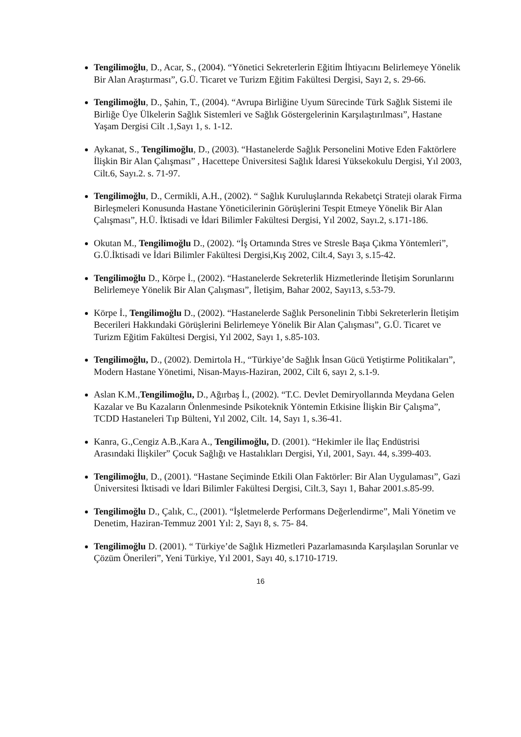Tengilimoğlu, D., Acar, S., (2004). “Yönetici Sekreterlerin Eğitim İhtiyacını Belirlemeye Yönelik Bir Alan Araştırması”, G.Ü. Ticaret ve Turizm Eğitim Fakültesi Dergisi, Sayı 2, s. 29-66.
Tengilimoğlu, D., Şahin, T., (2004). “Avrupa Birliğine Uyum Sürecinde Türk Sağlık Sistemi ile Birliğe Üye Ülkelerin Sağlık Sistemleri ve Sağlık Göstergelerinin Karşılaştırılması”, Hastane Yaşam Dergisi Cilt .1,Sayı 1, s. 1-12.
Aykanat, S., Tengilimoğlu, D., (2003). “Hastanelerde Sağlık Personelini Motive Eden Faktörlere İlişkin Bir Alan Çalışması” , Hacettepe Üniversitesi Sağlık İdaresi Yüksekokulu Dergisi, Yıl 2003, Cilt.6, Sayı.2. s. 71-97.
Tengilimoğlu, D., Cermikli, A.H., (2002). “ Sağlık Kuruluşlarında Rekabetçi Strateji olarak Firma Birleşmeleri Konusunda Hastane Yöneticilerinin Görüşlerini Tespit Etmeye Yönelik Bir Alan Çalışması”, H.Ü. İktisadi ve İdari Bilimler Fakültesi Dergisi, Yıl 2002, Sayı.2, s.171-186.
Okutan M., Tengilimoğlu D., (2002). “İş Ortamında Stres ve Stresle Başa Çıkma Yöntemleri”, G.Ü.İktisadi ve İdari Bilimler Fakültesi Dergisi,Kış 2002, Cilt.4, Sayı 3, s.15-42.
Tengilimoğlu D., Körpe İ., (2002). “Hastanelerde Sekreterlik Hizmetlerinde İletişim Sorunlarını Belirlemeye Yönelik Bir Alan Çalışması”, İletişim, Bahar 2002, Sayı13, s.53-79.
Körpe İ., Tengilimoğlu D., (2002). “Hastanelerde Sağlık Personelinin Tıbbi Sekreterlerin İletişim Becerileri Hakkındaki Görüşlerini Belirlemeye Yönelik Bir Alan Çalışması”, G.Ü. Ticaret ve Turizm Eğitim Fakültesi Dergisi, Yıl 2002, Sayı 1, s.85-103.
Tengilimoğlu, D., (2002). Demirtola H., “Türkiye’de Sağlık İnsan Gücü Yetiştirme Politikaları”, Modern Hastane Yönetimi, Nisan-Mayıs-Haziran, 2002, Cilt 6, sayı 2, s.1-9.
Aslan K.M.,Tengilimoğlu, D., Ağırbaş İ., (2002). “T.C. Devlet Demiryollarında Meydana Gelen Kazalar ve Bu Kazaların Önlenmesinde Psikoteknik Yöntemin Etkisine İlişkin Bir Çalışma”, TCDD Hastaneleri Tıp Bülteni, Yıl 2002, Cilt. 14, Sayı 1, s.36-41.
Kanra, G.,Cengiz A.B.,Kara A., Tengilimoğlu, D. (2001). “Hekimler ile İlaç Endüstrisi Arasındaki İlişkiler” Çocuk Sağlığı ve Hastalıkları Dergisi, Yıl, 2001, Sayı. 44, s.399-403.
Tengilimoğlu, D., (2001). “Hastane Seçiminde Etkili Olan Faktörler: Bir Alan Uygulaması”, Gazi Üniversitesi İktisadi ve İdari Bilimler Fakültesi Dergisi, Cilt.3, Sayı 1, Bahar 2001.s.85-99.
Tengilimoğlu D., Çalık, C., (2001). “İşletmelerde Performans Değerlendirme”, Mali Yönetim ve Denetim, Haziran-Temmuz 2001 Yıl: 2, Sayı 8, s. 75- 84.
Tengilimoğlu D. (2001). “ Türkiye’de Sağlık Hizmetleri Pazarlamasında Karşılaşılan Sorunlar ve Çözüm Önerileri”, Yeni Türkiye, Yıl 2001, Sayı 40, s.1710-1719.
16